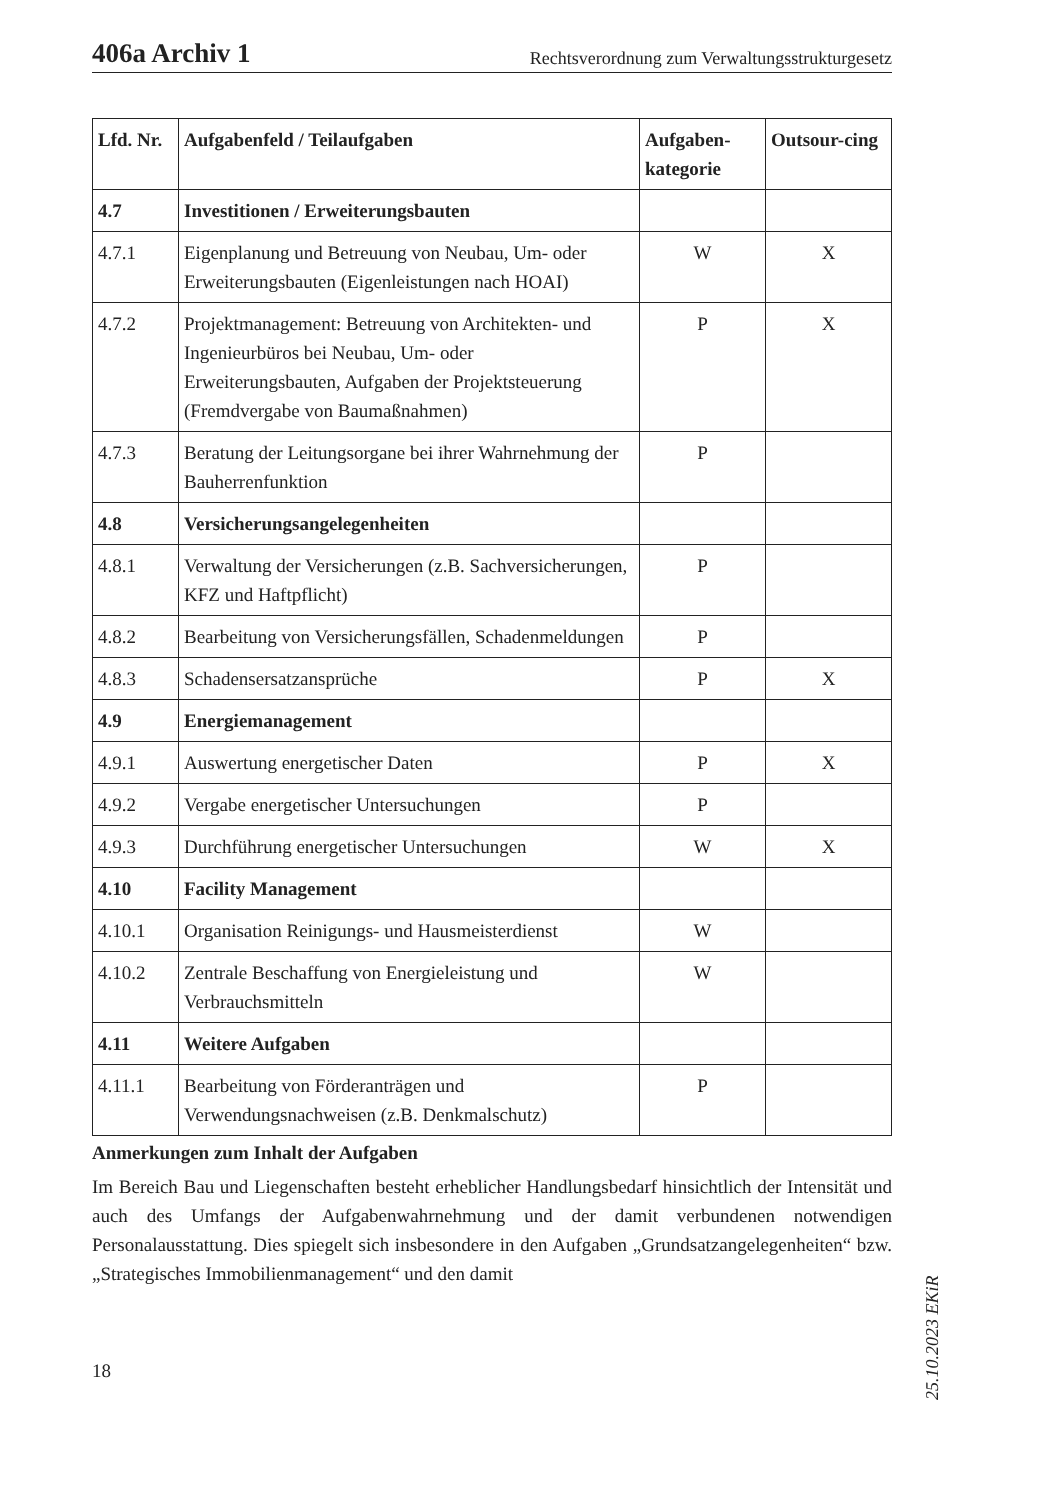406a Archiv 1 Rechtsverordnung zum Verwaltungsstrukturgesetz
| Lfd. Nr. | Aufgabenfeld / Teilaufgaben | Aufgaben-kategorie | Outsour-cing |
| --- | --- | --- | --- |
| 4.7 | Investitionen / Erweiterungsbauten | | |
| 4.7.1 | Eigenplanung und Betreuung von Neubau, Um- oder Erweiterungsbauten (Eigenleistungen nach HOAI) | W | X |
| 4.7.2 | Projektmanagement: Betreuung von Architekten- und Ingenieurbüros bei Neubau, Um- oder Erweiterungsbauten, Aufgaben der Projektsteuerung (Fremdvergabe von Baumaßnahmen) | P | X |
| 4.7.3 | Beratung der Leitungsorgane bei ihrer Wahrnehmung der Bauherrenfunktion | P | |
| 4.8 | Versicherungsangelegenheiten | | |
| 4.8.1 | Verwaltung der Versicherungen (z.B. Sachversicherungen, KFZ und Haftpflicht) | P | |
| 4.8.2 | Bearbeitung von Versicherungsfällen, Schadenmeldungen | P | |
| 4.8.3 | Schadensersatzansprüche | P | X |
| 4.9 | Energiemanagement | | |
| 4.9.1 | Auswertung energetischer Daten | P | X |
| 4.9.2 | Vergabe energetischer Untersuchungen | P | |
| 4.9.3 | Durchführung energetischer Untersuchungen | W | X |
| 4.10 | Facility Management | | |
| 4.10.1 | Organisation Reinigungs- und Hausmeisterdienst | W | |
| 4.10.2 | Zentrale Beschaffung von Energieleistung und Verbrauchsmitteln | W | |
| 4.11 | Weitere Aufgaben | | |
| 4.11.1 | Bearbeitung von Förderanträgen und Verwendungsnachweisen (z.B. Denkmalschutz) | P | |
Anmerkungen zum Inhalt der Aufgaben
Im Bereich Bau und Liegenschaften besteht erheblicher Handlungsbedarf hinsichtlich der Intensität und auch des Umfangs der Aufgabenwahrnehmung und der damit verbundenen notwendigen Personalausstattung. Dies spiegelt sich insbesondere in den Aufgaben „Grundsatzangelegenheiten“ bzw. „Strategisches Immobilienmanagement“ und den damit
18
25.10.2023 EKiR